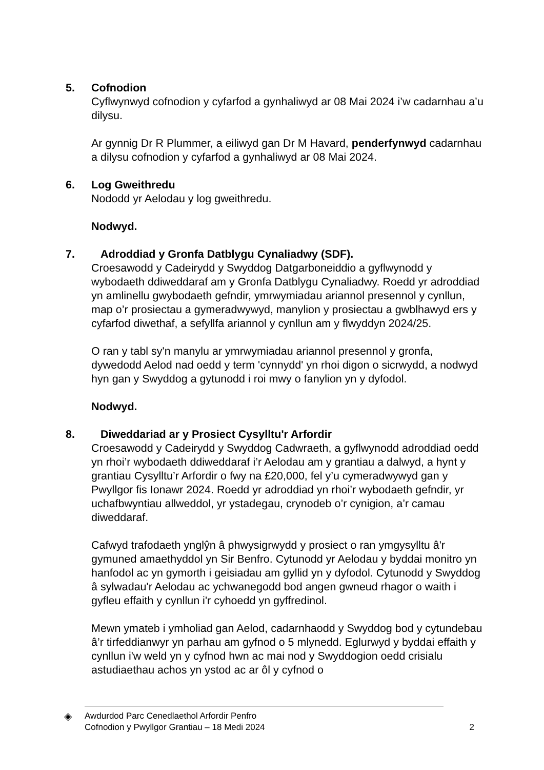5. Cofnodion
Cyflwynwyd cofnodion y cyfarfod a gynhaliwyd ar 08 Mai 2024 i’w cadarnhau a’u dilysu.
Ar gynnig Dr R Plummer, a eiliwyd gan Dr M Havard, penderfynwyd cadarnhau a dilysu cofnodion y cyfarfod a gynhaliwyd ar 08 Mai 2024.
6. Log Gweithredu
Nododd yr Aelodau y log gweithredu.
Nodwyd.
7. Adroddiad y Gronfa Datblygu Cynaliadwy (SDF).
Croesawodd y Cadeirydd y Swyddog Datgarboneiddio a gyflwynodd y wybodaeth ddiweddaraf am y Gronfa Datblygu Cynaliadwy. Roedd yr adroddiad yn amlinellu gwybodaeth gefndir, ymrwymiadau ariannol presennol y cynllun, map o’r prosiectau a gymeradwywyd, manylion y prosiectau a gwblhawyd ers y cyfarfod diwethaf, a sefyllfa ariannol y cynllun am y flwyddyn 2024/25.
O ran y tabl sy'n manylu ar ymrwymiadau ariannol presennol y gronfa, dywedodd Aelod nad oedd y term 'cynnydd' yn rhoi digon o sicrwydd, a nodwyd hyn gan y Swyddog a gytunodd i roi mwy o fanylion yn y dyfodol.
Nodwyd.
8. Diweddariad ar y Prosiect Cysylltu'r Arfordir
Croesawodd y Cadeirydd y Swyddog Cadwraeth, a gyflwynodd adroddiad oedd yn rhoi’r wybodaeth ddiweddaraf i’r Aelodau am y grantiau a dalwyd, a hynt y grantiau Cysylltu’r Arfordir o fwy na £20,000, fel y’u cymeradwywyd gan y Pwyllgor fis Ionawr 2024. Roedd yr adroddiad yn rhoi’r wybodaeth gefndir, yr uchafbwyntiau allweddol, yr ystadegau, crynodeb o’r cynigion, a’r camau diweddaraf.
Cafwyd trafodaeth ynglŷn â phwysigrwydd y prosiect o ran ymgysylltu â'r gymuned amaethyddol yn Sir Benfro. Cytunodd yr Aelodau y byddai monitro yn hanfodol ac yn gymorth i geisiadau am gyllid yn y dyfodol. Cytunodd y Swyddog â sylwadau'r Aelodau ac ychwanegodd bod angen gwneud rhagor o waith i gyfleu effaith y cynllun i'r cyhoedd yn gyffredinol.
Mewn ymateb i ymholiad gan Aelod, cadarnhaodd y Swyddog bod y cytundebau â’r tirfeddianwyr yn parhau am gyfnod o 5 mlynedd. Eglurwyd y byddai effaith y cynllun i'w weld yn y cyfnod hwn ac mai nod y Swyddogion oedd crisialu astudiaethau achos yn ystod ac ar ôl y cyfnod o
◈
Awdurdod Parc Cenedlaethol Arfordir Penfro
Cofnodion y Pwyllgor Grantiau – 18 Medi 2024
2